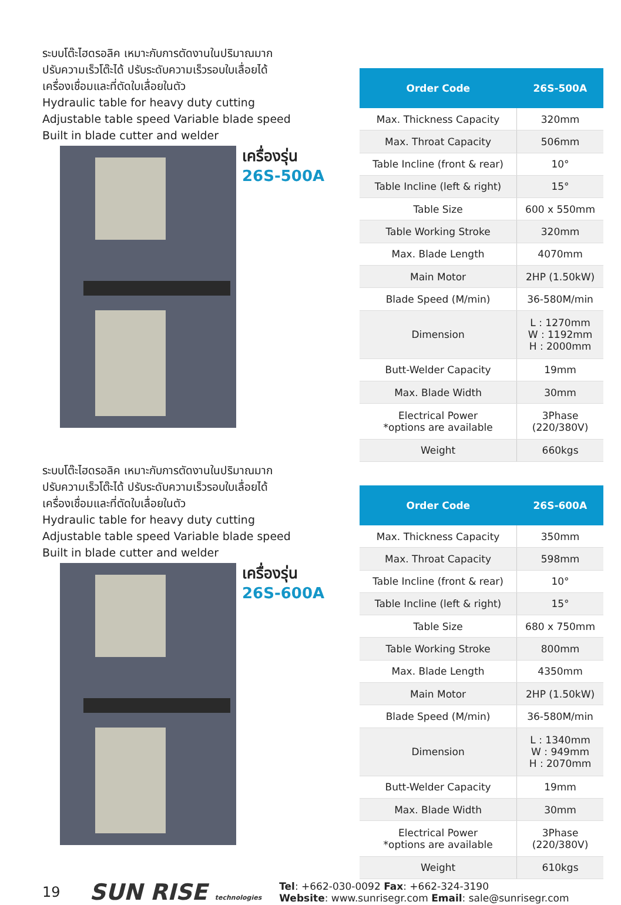ระบบโต๊ะไฮดรอลิค เหมาะกับการตัดงานในปริมาณมาก
ปรับความเร็วโต๊ะได้ ปรับระดับความเร็วรอบใบเลื่อยได้
เครื่องเชื่อมและที่ตัดใบเลื่อยในตัว
Hydraulic table for heavy duty cutting
Adjustable table speed Variable blade speed
Built in blade cutter and welder
เครื่องรุ่น
26S-500A
| Order Code | 26S-500A |
| --- | --- |
| Max. Thickness Capacity | 320mm |
| Max. Throat Capacity | 506mm |
| Table Incline (front & rear) | 10° |
| Table Incline (left & right) | 15° |
| Table Size | 600 x 550mm |
| Table Working Stroke | 320mm |
| Max. Blade Length | 4070mm |
| Main Motor | 2HP (1.50kW) |
| Blade Speed (M/min) | 36-580M/min |
| Dimension | L : 1270mm W : 1192mm H : 2000mm |
| Butt-Welder Capacity | 19mm |
| Max. Blade Width | 30mm |
| Electrical Power *options are available | 3Phase (220/380V) |
| Weight | 660kgs |
ระบบโต๊ะไฮดรอลิค เหมาะกับการตัดงานในปริมาณมาก
ปรับความเร็วโต๊ะได้ ปรับระดับความเร็วรอบใบเลื่อยได้
เครื่องเชื่อมและที่ตัดใบเลื่อยในตัว
Hydraulic table for heavy duty cutting
Adjustable table speed Variable blade speed
Built in blade cutter and welder
เครื่องรุ่น
26S-600A
| Order Code | 26S-600A |
| --- | --- |
| Max. Thickness Capacity | 350mm |
| Max. Throat Capacity | 598mm |
| Table Incline (front & rear) | 10° |
| Table Incline (left & right) | 15° |
| Table Size | 680 x 750mm |
| Table Working Stroke | 800mm |
| Max. Blade Length | 4350mm |
| Main Motor | 2HP (1.50kW) |
| Blade Speed (M/min) | 36-580M/min |
| Dimension | L : 1340mm W : 949mm H : 2070mm |
| Butt-Welder Capacity | 19mm |
| Max. Blade Width | 30mm |
| Electrical Power *options are available | 3Phase (220/380V) |
| Weight | 610kgs |
19 SUN RISE technologies
Tel: +662-030-0092 Fax: +662-324-3190
Website: www.sunrisegr.com Email: sale@sunrisegr.com